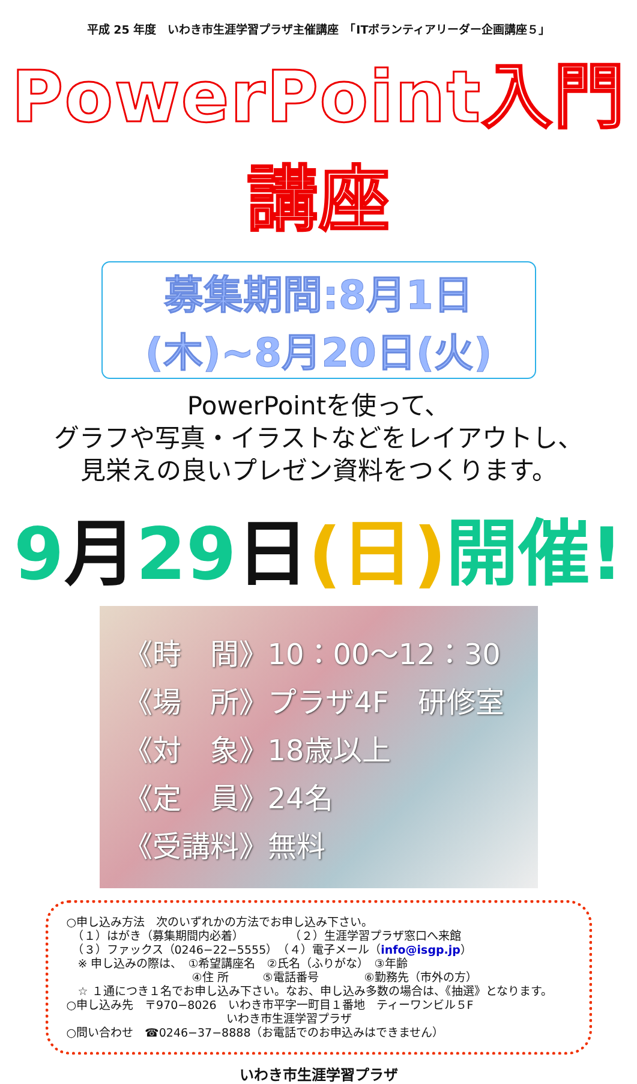平成 25 年度　いわき市生涯学習プラザ主催講座　「ITボランティアリーダー企画講座５」
PowerPoint入門講座
募集期間:8月1日(木)~8月20日(火)
PowerPointを使って、
グラフや写真・イラストなどをレイアウトし、
見栄えの良いプレゼン資料をつくります。
9月29日(日) 開催!
《時　間》10：00～12：30
《場　所》プラザ4F　研修室
《対　象》18歳以上
《定　員》24名
《受講料》無料
○申し込み方法　次のいずれかの方法でお申し込み下さい。
　（１）はがき（募集期間内必着）　　　　　（２）生涯学習プラザ窓口へ来館
　（３）ファックス（0246−22−5555）　（４）電子メール（info@isgp.jp）
　※ 申し込みの際は、　①希望講座名　②氏名（ふりがな）　③年齢
　　　　　　　　　　　④住 所　　　⑤電話番号　　　　⑥勤務先（市外の方）
　☆ １通につき１名でお申し込み下さい。なお、申し込み多数の場合は、《抽選》となります。
○申し込み先　〒970−8026　いわき市平字一町目１番地　ティーワンビル５F
　　　　　　　　　　　　　　いわき市生涯学習プラザ
○問い合わせ　☎0246−37−8888（お電話でのお申込みはできません）
いわき市生涯学習プラザ